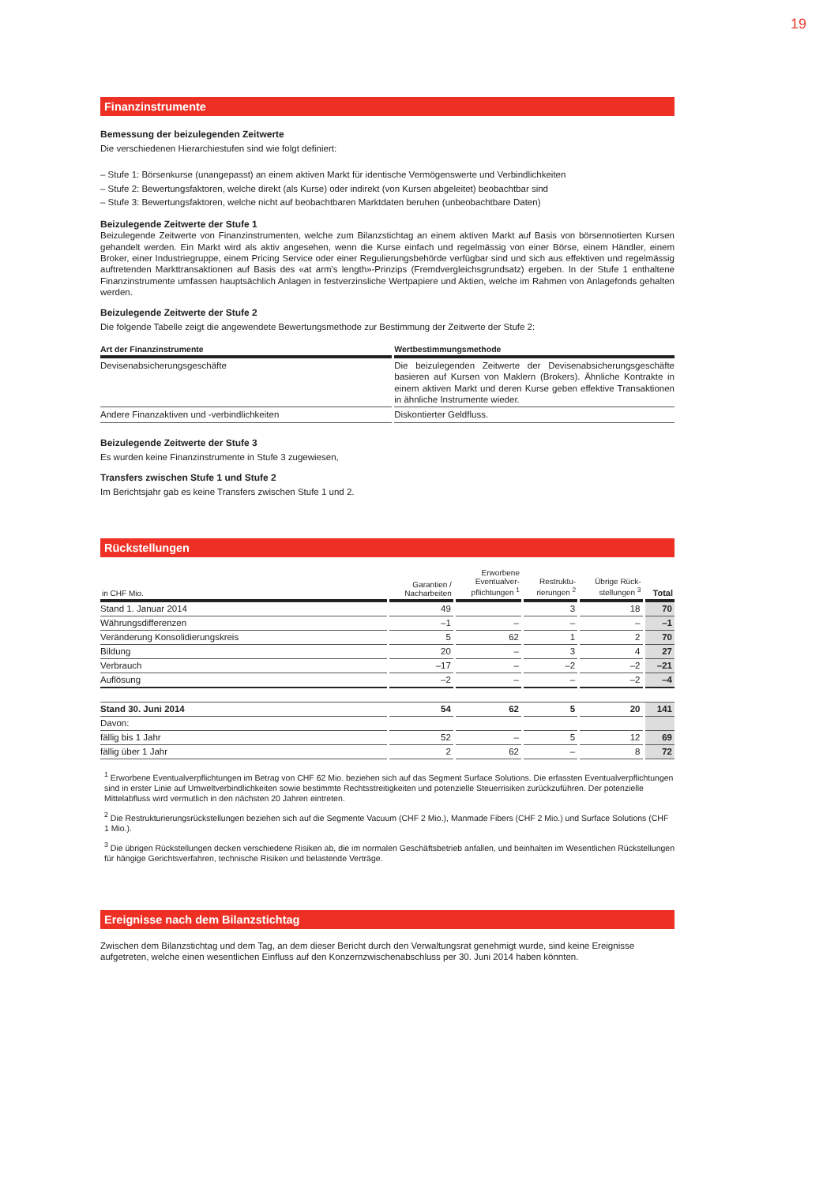19
Finanzinstrumente
Bemessung der beizulegenden Zeitwerte
Die verschiedenen Hierarchiestufen sind wie folgt definiert:
– Stufe 1: Börsenkurse (unangepasst) an einem aktiven Markt für identische Vermögenswerte und Verbindlichkeiten
– Stufe 2: Bewertungsfaktoren, welche direkt (als Kurse) oder indirekt (von Kursen abgeleitet) beobachtbar sind
– Stufe 3: Bewertungsfaktoren, welche nicht auf beobachtbaren Marktdaten beruhen (unbeobachtbare Daten)
Beizulegende Zeitwerte der Stufe 1
Beizulegende Zeitwerte von Finanzinstrumenten, welche zum Bilanzstichtag an einem aktiven Markt auf Basis von börsennotierten Kursen gehandelt werden. Ein Markt wird als aktiv angesehen, wenn die Kurse einfach und regelmässig von einer Börse, einem Händler, einem Broker, einer Industriegruppe, einem Pricing Service oder einer Regulierungsbehörde verfügbar sind und sich aus effektiven und regelmässig auftretenden Markttransaktionen auf Basis des «at arm's length»-Prinzips (Fremdvergleichsgrundsatz) ergeben. In der Stufe 1 enthaltene Finanzinstrumente umfassen hauptsächlich Anlagen in festverzinsliche Wertpapiere und Aktien, welche im Rahmen von Anlagefonds gehalten werden.
Beizulegende Zeitwerte der Stufe 2
Die folgende Tabelle zeigt die angewendete Bewertungsmethode zur Bestimmung der Zeitwerte der Stufe 2:
| Art der Finanzinstrumente | Wertbestimmungsmethode |
| --- | --- |
| Devisenabsicherungsgeschäfte | Die beizulegenden Zeitwerte der Devisenabsicherungsgeschäfte basieren auf Kursen von Maklern (Brokers). Ähnliche Kontrakte in einem aktiven Markt und deren Kurse geben effektive Transaktionen in ähnliche Instrumente wieder. |
| Andere Finanzaktiven und -verbindlichkeiten | Diskontierter Geldfluss. |
Beizulegende Zeitwerte der Stufe 3
Es wurden keine Finanzinstrumente in Stufe 3 zugewiesen,
Transfers zwischen Stufe 1 und Stufe 2
Im Berichtsjahr gab es keine Transfers zwischen Stufe 1 und 2.
Rückstellungen
| in CHF Mio. | Garantien / Nacharbeiten | Erworbene Eventualver- pflichtungen <sup>1</sup> | Restruktu- rierungen <sup>2</sup> | Übrige Rück- stellungen <sup>3</sup> | Total |
| --- | --- | --- | --- | --- | --- |
| Stand 1. Januar 2014 | 49 | | 3 | 18 | 70 |
| Währungsdifferenzen | –1 | – | – | – | –1 |
| Veränderung Konsolidierungskreis | 5 | 62 | 1 | 2 | 70 |
| Bildung | 20 | – | 3 | 4 | 27 |
| Verbrauch | –17 | – | –2 | –2 | –21 |
| Auflösung | –2 | – | – | –2 | –4 |
| Stand 30. Juni 2014 | 54 | 62 | 5 | 20 | 141 |
| Davon: | | | | | |
| fällig bis 1 Jahr | 52 | – | 5 | 12 | 69 |
| fällig über 1 Jahr | 2 | 62 | – | 8 | 72 |
<sup>1</sup> Erworbene Eventualverpflichtungen im Betrag von CHF 62 Mio. beziehen sich auf das Segment Surface Solutions. Die erfassten Eventualverpflichtungen sind in erster Linie auf Umweltverbindlichkeiten sowie bestimmte Rechtsstreitigkeiten und potenzielle Steuerrisiken zurückzuführen. Der potenzielle Mittelabfluss wird vermutlich in den nächsten 20 Jahren eintreten.
<sup>2</sup> Die Restrukturierungsrückstellungen beziehen sich auf die Segmente Vacuum (CHF 2 Mio.), Manmade Fibers (CHF 2 Mio.) und Surface Solutions (CHF 1 Mio.).
<sup>3</sup> Die übrigen Rückstellungen decken verschiedene Risiken ab, die im normalen Geschäftsbetrieb anfallen, und beinhalten im Wesentlichen Rückstellungen für hängige Gerichtsverfahren, technische Risiken und belastende Verträge.
Ereignisse nach dem Bilanzstichtag
Zwischen dem Bilanzstichtag und dem Tag, an dem dieser Bericht durch den Verwaltungsrat genehmigt wurde, sind keine Ereignisse aufgetreten, welche einen wesentlichen Einfluss auf den Konzernzwischenabschluss per 30. Juni 2014 haben könnten.